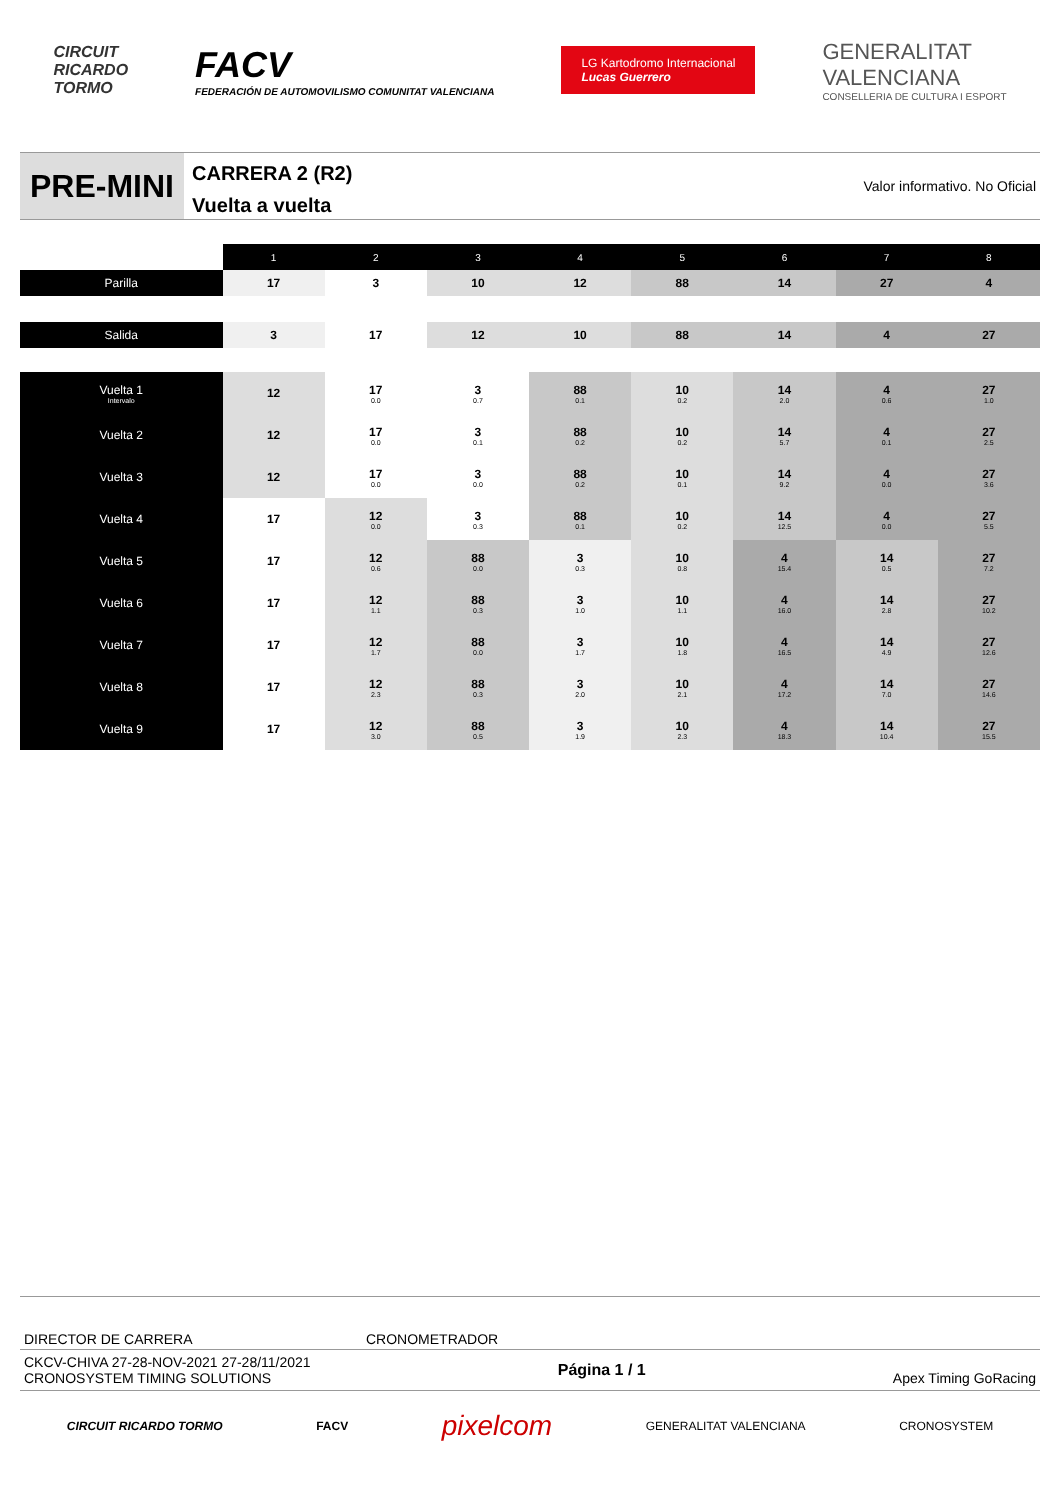CIRCUIT
RICARDO
TORMO
FACV
FEDERACIÓN DE AUTOMOVILISMO COMUNITAT VALENCIANA
LG Kartodromo Internacional
Lucas Guerrero
GENERALITAT
VALENCIANA
CONSELLERIA DE CULTURA I ESPORT
PRE-MINI
CARRERA 2 (R2)
Vuelta a vuelta
Valor informativo. No Oficial
| | 1 | 2 | 3 | 4 | 5 | 6 | 7 | 8 |
| Parilla | 17 | 3 | 10 | 12 | 88 | 14 | 27 | 4 |
| Salida | 3 | 17 | 12 | 10 | 88 | 14 | 4 | 27 |
| Vuelta 1 Intervalo | 12 | 17 0.0 | 3 0.7 | 88 0.1 | 10 0.2 | 14 2.0 | 4 0.6 | 27 1.0 |
| Vuelta 2 | 12 | 17 0.0 | 3 0.1 | 88 0.2 | 10 0.2 | 14 5.7 | 4 0.1 | 27 2.5 |
| Vuelta 3 | 12 | 17 0.0 | 3 0.0 | 88 0.2 | 10 0.1 | 14 9.2 | 4 0.0 | 27 3.6 |
| Vuelta 4 | 17 | 12 0.0 | 3 0.3 | 88 0.1 | 10 0.2 | 14 12.5 | 4 0.0 | 27 5.5 |
| Vuelta 5 | 17 | 12 0.6 | 88 0.0 | 3 0.3 | 10 0.8 | 4 15.4 | 14 0.5 | 27 7.2 |
| Vuelta 6 | 17 | 12 1.1 | 88 0.3 | 3 1.0 | 10 1.1 | 4 16.0 | 14 2.8 | 27 10.2 |
| Vuelta 7 | 17 | 12 1.7 | 88 0.0 | 3 1.7 | 10 1.8 | 4 16.5 | 14 4.9 | 27 12.6 |
| Vuelta 8 | 17 | 12 2.3 | 88 0.3 | 3 2.0 | 10 2.1 | 4 17.2 | 14 7.0 | 27 14.6 |
| Vuelta 9 | 17 | 12 3.0 | 88 0.5 | 3 1.9 | 10 2.3 | 4 18.3 | 14 10.4 | 27 15.5 |
DIRECTOR DE CARRERA CRONOMETRADOR
CKCV-CHIVA 27-28-NOV-2021 27-28/11/2021
CRONOSYSTEM TIMING SOLUTIONS
Página 1 / 1 Apex Timing GoRacing
CIRCUIT RICARDO TORMO FACV pixelcom GENERALITAT VALENCIANA CRONOSYSTEM